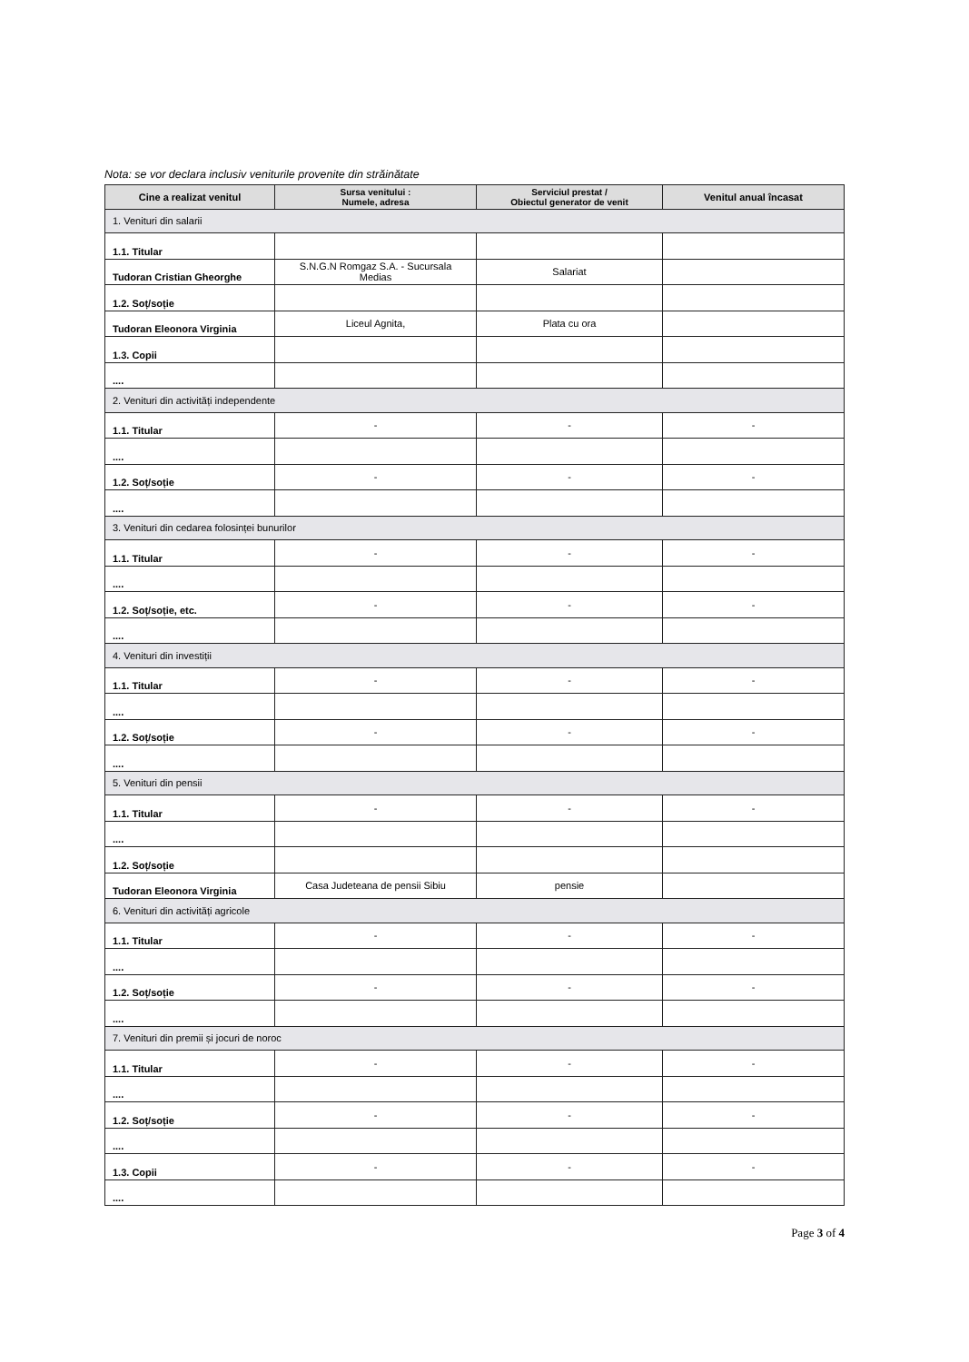Nota: se vor declara inclusiv veniturile provenite din străinătate
| Cine a realizat venitul | Sursa venitului : Numele, adresa | Serviciul prestat / Obiectul generator de venit | Venitul anual încasat |
| --- | --- | --- | --- |
| 1. Venituri din salarii | | | |
| 1.1. Titular | | | |
| Tudoran Cristian Gheorghe | S.N.G.N Romgaz S.A. - Sucursala Medias | Salariat | |
| 1.2. Soț/soție | | | |
| Tudoran Eleonora Virginia | Liceul Agnita, | Plata cu ora | |
| 1.3. Copii | | | |
| .... | | | |
| 2. Venituri din activități independente | | | |
| 1.1. Titular | - | - | - |
| .... | | | |
| 1.2. Soț/soție | - | - | - |
| .... | | | |
| 3. Venituri din cedarea folosinței bunurilor | | | |
| 1.1. Titular | - | - | - |
| .... | | | |
| 1.2. Soț/soție, etc. | - | - | - |
| .... | | | |
| 4. Venituri din investiții | | | |
| 1.1. Titular | - | - | - |
| .... | | | |
| 1.2. Soț/soție | - | - | - |
| .... | | | |
| 5. Venituri din pensii | | | |
| 1.1. Titular | - | - | - |
| .... | | | |
| 1.2. Soț/soție | | | |
| Tudoran Eleonora Virginia | Casa Judeteana de pensii Sibiu | pensie | |
| 6. Venituri din activități agricole | | | |
| 1.1. Titular | - | - | - |
| .... | | | |
| 1.2. Soț/soție | - | - | - |
| .... | | | |
| 7. Venituri din premii și jocuri de noroc | | | |
| 1.1. Titular | - | - | - |
| .... | | | |
| 1.2. Soț/soție | - | - | - |
| .... | | | |
| 1.3. Copii | - | - | - |
| .... | | | |
Page 3 of 4